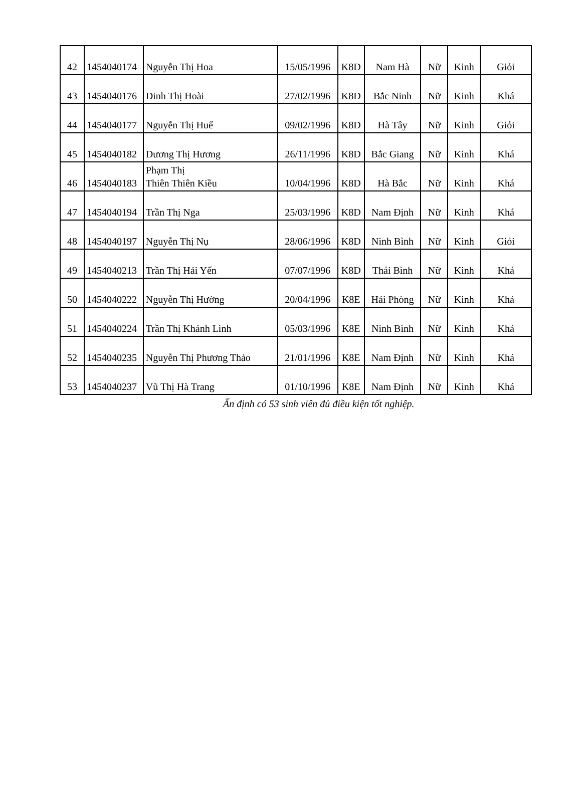| 42 | 1454040174 | Nguyễn Thị Hoa | 15/05/1996 | K8D | Nam Hà | Nữ | Kinh | Giỏi |
| 43 | 1454040176 | Đinh Thị Hoài | 27/02/1996 | K8D | Bắc Ninh | Nữ | Kinh | Khá |
| 44 | 1454040177 | Nguyễn Thị Huế | 09/02/1996 | K8D | Hà Tây | Nữ | Kinh | Giỏi |
| 45 | 1454040182 | Dương Thị Hương | 26/11/1996 | K8D | Bắc Giang | Nữ | Kinh | Khá |
| 46 | 1454040183 | Phạm Thị Thiên Thiên Kiều | 10/04/1996 | K8D | Hà Bắc | Nữ | Kinh | Khá |
| 47 | 1454040194 | Trần Thị Nga | 25/03/1996 | K8D | Nam Định | Nữ | Kinh | Khá |
| 48 | 1454040197 | Nguyễn Thị Nụ | 28/06/1996 | K8D | Ninh Bình | Nữ | Kinh | Giỏi |
| 49 | 1454040213 | Trần Thị Hải Yến | 07/07/1996 | K8D | Thái Bình | Nữ | Kinh | Khá |
| 50 | 1454040222 | Nguyễn Thị Hường | 20/04/1996 | K8E | Hải Phòng | Nữ | Kinh | Khá |
| 51 | 1454040224 | Trần Thị Khánh Linh | 05/03/1996 | K8E | Ninh Bình | Nữ | Kinh | Khá |
| 52 | 1454040235 | Nguyễn Thị Phương Thảo | 21/01/1996 | K8E | Nam Định | Nữ | Kinh | Khá |
| 53 | 1454040237 | Vũ Thị Hà Trang | 01/10/1996 | K8E | Nam Định | Nữ | Kinh | Khá |
Ấn định có 53 sinh viên đủ điều kiện tốt nghiệp.